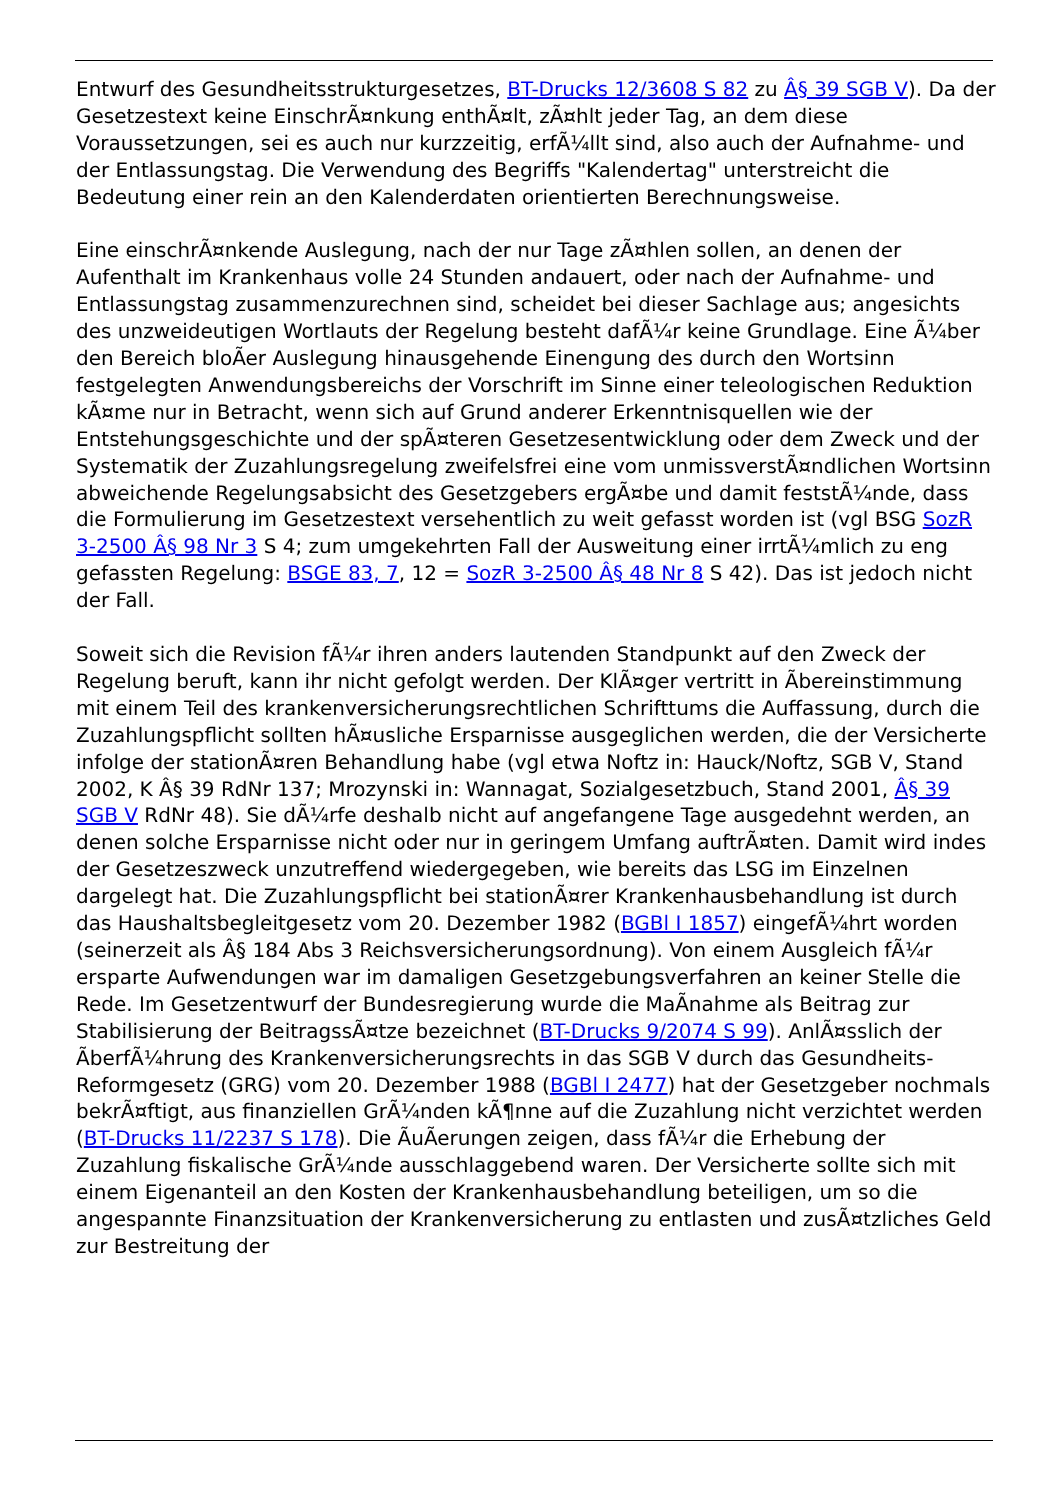Entwurf des Gesundheitsstrukturgesetzes, BT-Drucks 12/3608 S 82 zu Â§ 39 SGB V). Da der Gesetzestext keine EinschrÃ¤nkung enthÃ¤lt, zÃ¤hlt jeder Tag, an dem diese Voraussetzungen, sei es auch nur kurzzeitig, erfÃ¼llt sind, also auch der Aufnahme- und der Entlassungstag. Die Verwendung des Begriffs "Kalendertag" unterstreicht die Bedeutung einer rein an den Kalenderdaten orientierten Berechnungsweise.
Eine einschrÃ¤nkende Auslegung, nach der nur Tage zÃ¤hlen sollen, an denen der Aufenthalt im Krankenhaus volle 24 Stunden andauert, oder nach der Aufnahme- und Entlassungstag zusammenzurechnen sind, scheidet bei dieser Sachlage aus; angesichts des unzweideutigen Wortlauts der Regelung besteht dafÃ¼r keine Grundlage. Eine Ã¼ber den Bereich bloÃer Auslegung hinausgehende Einengung des durch den Wortsinn festgelegten Anwendungsbereichs der Vorschrift im Sinne einer teleologischen Reduktion kÃ¤me nur in Betracht, wenn sich auf Grund anderer Erkenntnisquellen wie der Entstehungsgeschichte und der spÃ¤teren Gesetzesentwicklung oder dem Zweck und der Systematik der Zuzahlungsregelung zweifelsfrei eine vom unmissverstÃ¤ndlichen Wortsinn abweichende Regelungsabsicht des Gesetzgebers ergÃ¤be und damit feststÃ¼nde, dass die Formulierung im Gesetzestext versehentlich zu weit gefasst worden ist (vgl BSG SozR 3-2500 Â§ 98 Nr 3 S 4; zum umgekehrten Fall der Ausweitung einer irrtÃ¼mlich zu eng gefassten Regelung: BSGE 83, 7, 12 = SozR 3-2500 Â§ 48 Nr 8 S 42). Das ist jedoch nicht der Fall.
Soweit sich die Revision fÃ¼r ihren anders lautenden Standpunkt auf den Zweck der Regelung beruft, kann ihr nicht gefolgt werden. Der KlÃ¤ger vertritt in Ãbereinstimmung mit einem Teil des krankenversicherungsrechtlichen Schrifttums die Auffassung, durch die Zuzahlungspflicht sollten hÃ¤usliche Ersparnisse ausgeglichen werden, die der Versicherte infolge der stationÃ¤ren Behandlung habe (vgl etwa Noftz in: Hauck/Noftz, SGB V, Stand 2002, K Â§ 39 RdNr 137; Mrozynski in: Wannagat, Sozialgesetzbuch, Stand 2001, Â§ 39 SGB V RdNr 48). Sie dÃ¼rfe deshalb nicht auf angefangene Tage ausgedehnt werden, an denen solche Ersparnisse nicht oder nur in geringem Umfang auftrÃ¤ten. Damit wird indes der Gesetzeszweck unzutreffend wiedergegeben, wie bereits das LSG im Einzelnen dargelegt hat. Die Zuzahlungspflicht bei stationÃ¤rer Krankenhausbehandlung ist durch das Haushaltsbegleitgesetz vom 20. Dezember 1982 (BGBl I 1857) eingefÃ¼hrt worden (seinerzeit als Â§ 184 Abs 3 Reichsversicherungsordnung). Von einem Ausgleich fÃ¼r ersparte Aufwendungen war im damaligen Gesetzgebungsverfahren an keiner Stelle die Rede. Im Gesetzentwurf der Bundesregierung wurde die MaÃnahme als Beitrag zur Stabilisierung der BeitragssÃ¤tze bezeichnet (BT-Drucks 9/2074 S 99). AnlÃ¤sslich der ÃberfÃ¼hrung des Krankenversicherungsrechts in das SGB V durch das Gesundheits-Reformgesetz (GRG) vom 20. Dezember 1988 (BGBl I 2477) hat der Gesetzgeber nochmals bekrÃ¤ftigt, aus finanziellen GrÃ¼nden kÃ¶nne auf die Zuzahlung nicht verzichtet werden (BT-Drucks 11/2237 S 178). Die ÃuÃerungen zeigen, dass fÃ¼r die Erhebung der Zuzahlung fiskalische GrÃ¼nde ausschlaggebend waren. Der Versicherte sollte sich mit einem Eigenanteil an den Kosten der Krankenhausbehandlung beteiligen, um so die angespannte Finanzsituation der Krankenversicherung zu entlasten und zusÃ¤tzliches Geld zur Bestreitung der